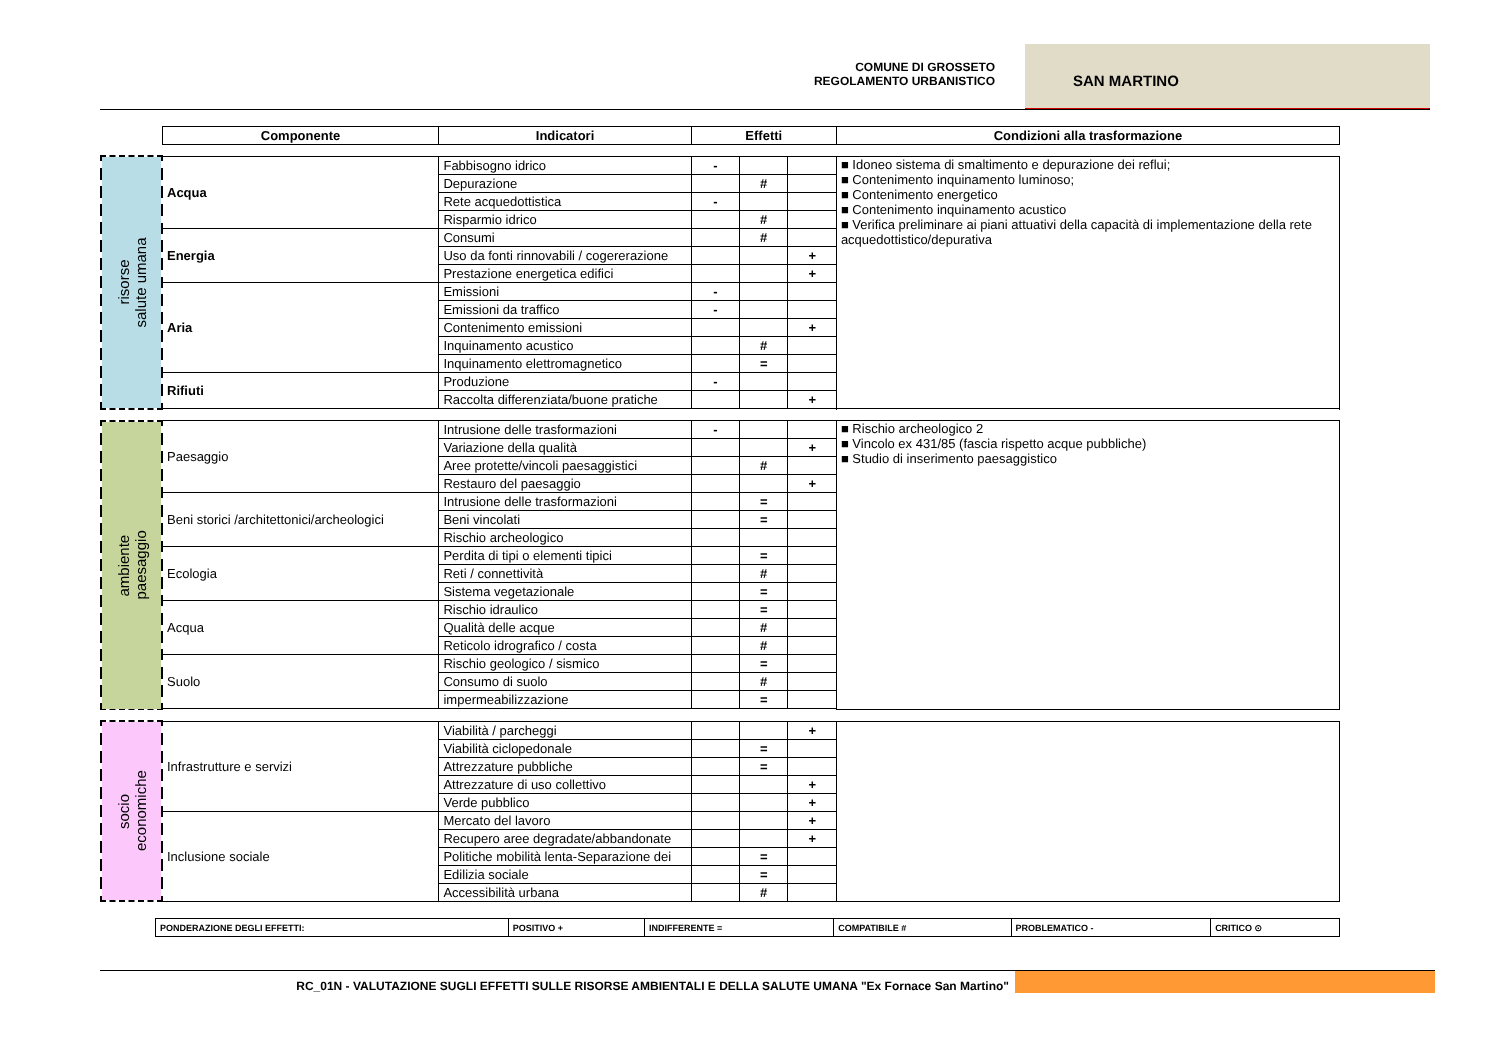COMUNE DI GROSSETO
REGOLAMENTO URBANISTICO
SAN MARTINO
| | Componente | Indicatori | Effetti | | | Condizioni alla trasformazione |
| risorse salute umana | Acqua | Fabbisogno idrico | - | | | ■ Idoneo sistema di smaltimento e depurazione dei reflui; ■ Contenimento inquinamento luminoso; ■ Contenimento energetico ■ Contenimento inquinamento acustico ■ Verifica preliminare ai piani attuativi della capacità di implementazione della rete acquedottistico/depurativa |
| | | Depurazione | | # | | |
| | | Rete acquedottistica | - | | | |
| | | Risparmio idrico | | # | | |
| | Energia | Consumi | | # | | |
| | | Uso da fonti rinnovabili / cogererazione | | | + | |
| | | Prestazione energetica edifici | | | + | |
| | Aria | Emissioni | - | | | |
| | | Emissioni da traffico | - | | | |
| | | Contenimento emissioni | | | + | |
| | | Inquinamento acustico | | # | | |
| | | Inquinamento elettromagnetico | | = | | |
| | Rifiuti | Produzione | - | | | |
| | | Raccolta differenziata/buone pratiche | | | + | |
| ambiente paesaggio | Paesaggio | Intrusione delle trasformazioni | - | | | ■ Rischio archeologico 2 ■ Vincolo ex 431/85 (fascia rispetto acque pubbliche) ■ Studio di inserimento paesaggistico |
| | | Variazione della qualità | | | + | |
| | | Aree protette/vincoli paesaggistici | | # | | |
| | | Restauro del paesaggio | | | + | |
| | Beni storici /architettonici/archeologici | Intrusione delle trasformazioni | | = | | |
| | | Beni vincolati | | = | | |
| | | Rischio archeologico | | | | |
| | Ecologia | Perdita di tipi o elementi tipici | | = | | |
| | | Reti / connettività | | # | | |
| | | Sistema vegetazionale | | = | | |
| | Acqua | Rischio idraulico | | = | | |
| | | Qualità delle acque | | # | | |
| | | Reticolo idrografico / costa | | # | | |
| | Suolo | Rischio geologico / sismico | | = | | |
| | | Consumo di suolo | | # | | |
| | | impermeabilizzazione | | = | | |
| socio economiche | Infrastrutture e servizi | Viabilità / parcheggi | | | + | |
| | | Viabilità ciclopedonale | | = | | |
| | | Attrezzature pubbliche | | = | | |
| | | Attrezzature di uso collettivo | | | + | |
| | | Verde pubblico | | | + | |
| | Inclusione sociale | Mercato del lavoro | | | + | |
| | | Recupero aree degradate/abbandonate | | | + | |
| | | Politiche mobilità lenta-Separazione dei | | = | | |
| | | Edilizia sociale | | = | | |
| | | Accessibilità urbana | | # | | |
| PONDERAZIONE DEGLI EFFETTI: | POSITIVO + | INDIFFERENTE = | COMPATIBILE # | PROBLEMATICO - | CRITICO ⊙ |
RC_01N - VALUTAZIONE SUGLI EFFETTI SULLE RISORSE AMBIENTALI E DELLA SALUTE UMANA "Ex Fornace San Martino"